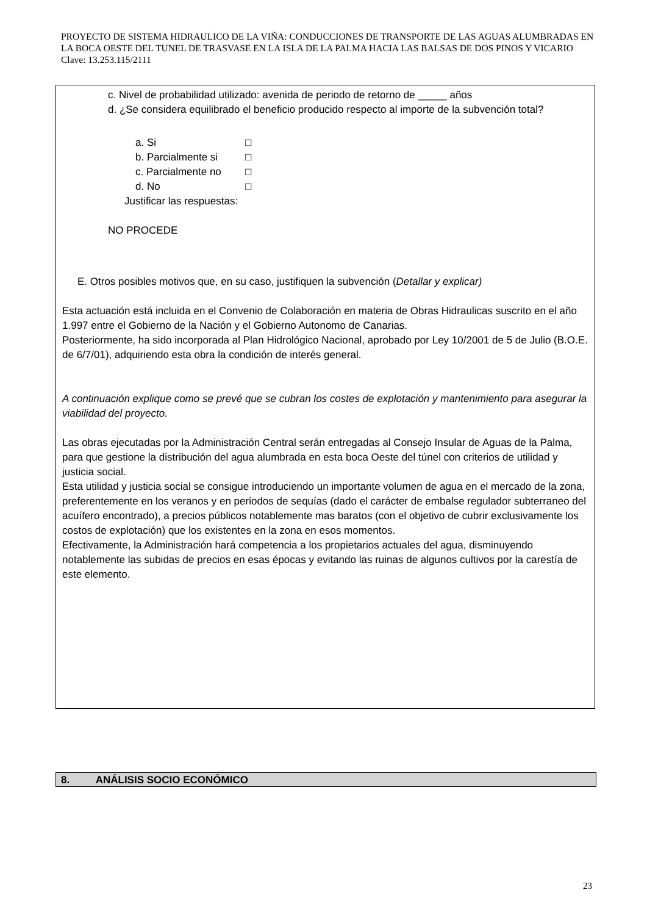PROYECTO DE SISTEMA HIDRAULICO DE LA VIÑA: CONDUCCIONES DE TRANSPORTE DE LAS AGUAS ALUMBRADAS EN LA BOCA OESTE DEL TUNEL DE TRASVASE EN LA ISLA DE LA PALMA HACIA LAS BALSAS DE DOS PINOS Y VICARIO Clave: 13.253.115/2111
c. Nivel de probabilidad utilizado: avenida de periodo de retorno de _____ años
d. ¿Se considera equilibrado el beneficio producido respecto al importe de la subvención total?
a. Si □
b. Parcialmente si □
c. Parcialmente no □
d. No □
Justificar las respuestas:
NO PROCEDE
E. Otros posibles motivos que, en su caso, justifiquen la subvención (Detallar y explicar)
Esta actuación está incluida en el Convenio de Colaboración en materia de Obras Hidraulicas suscrito en el año 1.997 entre el Gobierno de la Nación y el Gobierno Autonomo de Canarias.
Posteriormente, ha sido incorporada al Plan Hidrológico Nacional, aprobado por Ley 10/2001 de 5 de Julio (B.O.E. de 6/7/01), adquiriendo esta obra la condición de interés general.
A continuación explique como se prevé que se cubran los costes de explotación y mantenimiento para asegurar la viabilidad del proyecto.
Las obras ejecutadas por la Administración Central serán entregadas al Consejo Insular de Aguas de la Palma, para que gestione la distribución del agua alumbrada en esta boca Oeste del túnel con criterios de utilidad y justicia social.
Esta utilidad y justicia social se consigue introduciendo un importante volumen de agua en el mercado de la zona, preferentemente en los veranos y en periodos de sequías (dado el carácter de embalse regulador subterraneo del acuífero encontrado), a precios públicos notablemente mas baratos (con el objetivo de cubrir exclusivamente los costos de explotación) que los existentes en la zona en esos momentos.
Efectivamente, la Administración hará competencia a los propietarios actuales del agua, disminuyendo notablemente las subidas de precios en esas épocas y evitando las ruinas de algunos cultivos por la carestía de este elemento.
8. ANÁLISIS SOCIO ECONÓMICO
23